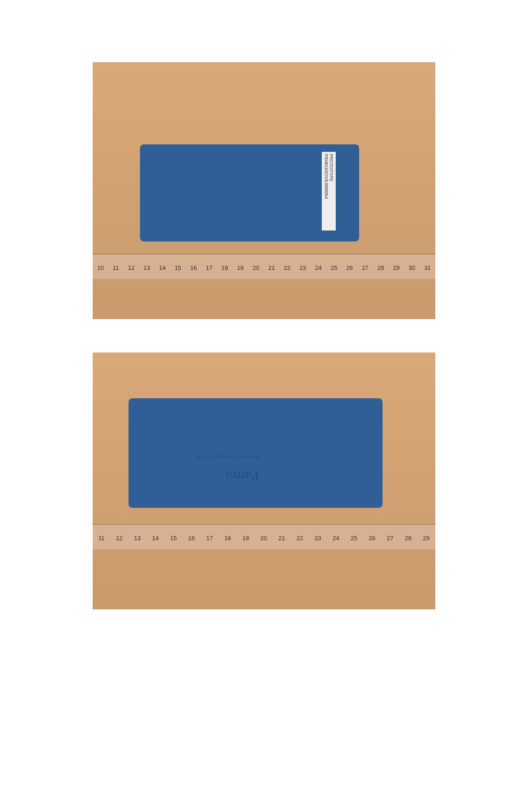PROTOTYPE
PI040166DV8J000054
10 11 12 13 14 15 16 17 18 19 20 21 22 23 24 25 26 27 28 29 30 31
Parrot
Bluebox www.parrot.com
11 12 13 14 15 16 17 18 19 20 21 22 23 24 25 26 27 28 29